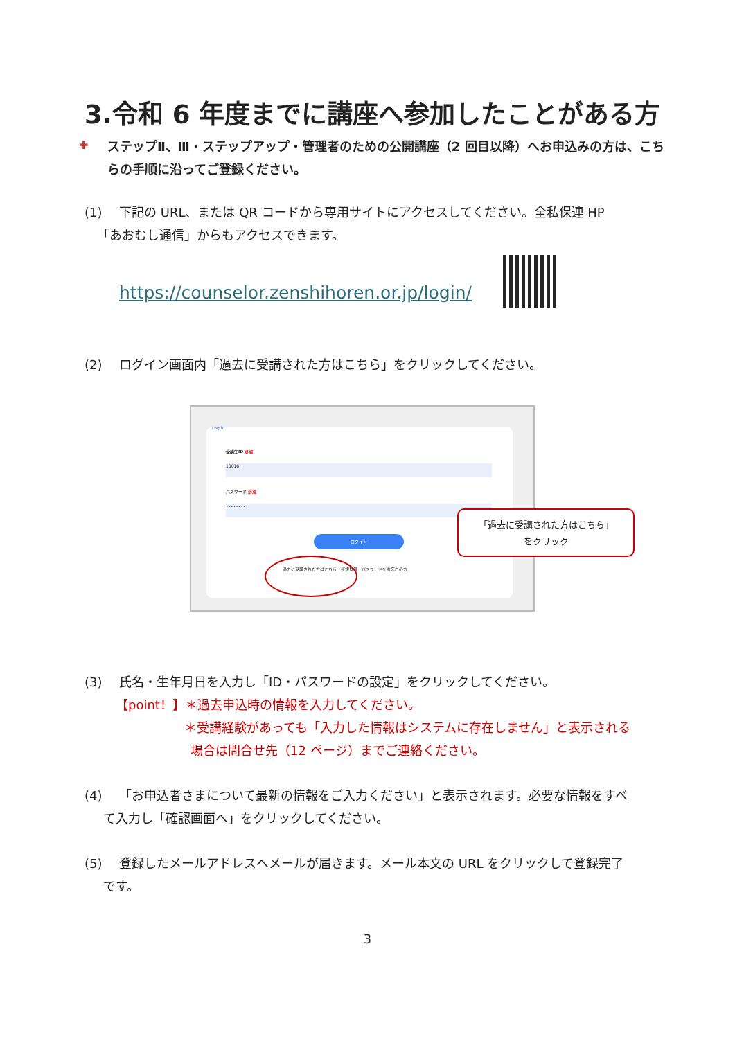3.令和 6 年度までに講座へ参加したことがある方
✚
ステップⅡ、Ⅲ・ステップアップ・管理者のための公開講座（2 回目以降）へお申込みの方は、こちらの手順に沿ってご登録ください。
(1) 下記の URL、または QR コードから専用サイトにアクセスしてください。全私保連 HP
 「あおむし通信」からもアクセスできます。
https://counselor.zenshihoren.or.jp/login/
(2) ログイン画面内「過去に受講された方はこちら」をクリックしてください。
Log in
受講生ID 必須
10016
パスワード 必須
••••••••
ログイン
過去に受講された方はこちら　新規登録　パスワードをお忘れの方
「過去に受講された方はこちら」
をクリック
(3) 氏名・生年月日を入力し「ID・パスワードの設定」をクリックしてください。
   【point！】＊過去申込時の情報を入力してください。
        ＊受講経験があっても「入力した情報はシステムに存在しません」と表示される
         場合は問合せ先（12 ページ）までご連絡ください。
(4) 「お申込者さまについて最新の情報をご入力ください」と表示されます。必要な情報をすべ
  て入力し「確認画面へ」をクリックしてください。
(5) 登録したメールアドレスへメールが届きます。メール本文の URL をクリックして登録完了
  です。
3